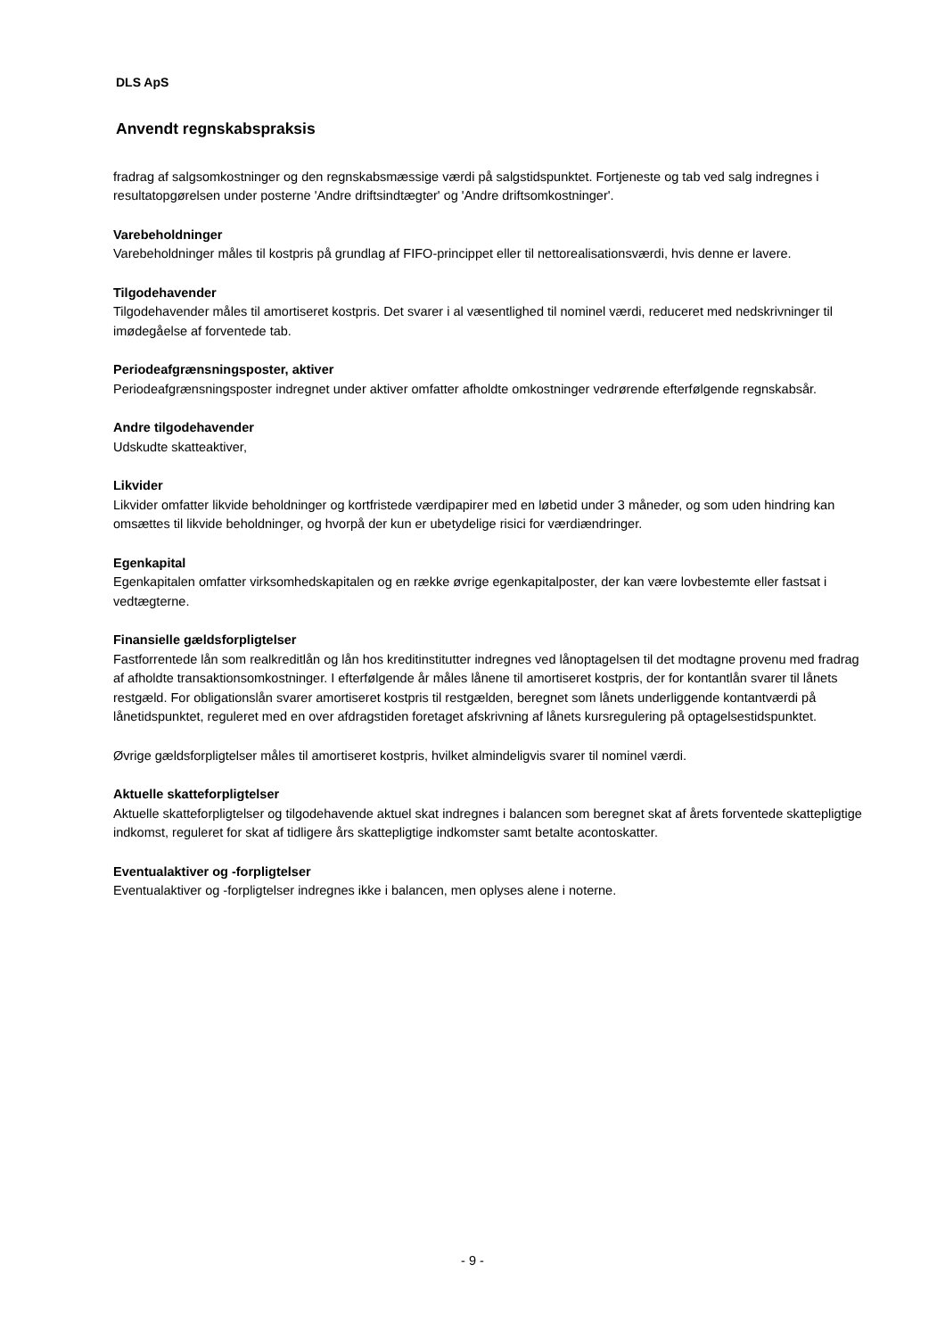DLS ApS
Anvendt regnskabspraksis
fradrag af salgsomkostninger og den regnskabsmæssige værdi på salgstidspunktet. Fortjeneste og tab ved salg indregnes i resultatopgørelsen under posterne 'Andre driftsindtægter' og 'Andre driftsomkostninger'.
Varebeholdninger
Varebeholdninger måles til kostpris på grundlag af FIFO-princippet eller til nettorealisationsværdi, hvis denne er lavere.
Tilgodehavender
Tilgodehavender måles til amortiseret kostpris. Det svarer i al væsentlighed til nominel værdi, reduceret med nedskrivninger til imødegåelse af forventede tab.
Periodeafgrænsningsposter, aktiver
Periodeafgrænsningsposter indregnet under aktiver omfatter afholdte omkostninger vedrørende efterfølgende regnskabsår.
Andre tilgodehavender
Udskudte skatteaktiver,
Likvider
Likvider omfatter likvide beholdninger og kortfristede værdipapirer med en løbetid under 3 måneder, og som uden hindring kan omsættes til likvide beholdninger, og hvorpå der kun er ubetydelige risici for værdiændringer.
Egenkapital
Egenkapitalen omfatter virksomhedskapitalen og en række øvrige egenkapitalposter, der kan være lovbestemte eller fastsat i vedtægterne.
Finansielle gældsforpligtelser
Fastforrentede lån som realkreditlån og lån hos kreditinstitutter indregnes ved lånoptagelsen til det modtagne provenu med fradrag af afholdte transaktionsomkostninger. I efterfølgende år måles lånene til amortiseret kostpris, der for kontantlån svarer til lånets restgæld. For obligationslån svarer amortiseret kostpris til restgælden, beregnet som lånets underliggende kontantværdi på lånetidspunktet, reguleret med en over afdragstiden foretaget afskrivning af lånets kursregulering på optagelsestidspunktet.
Øvrige gældsforpligtelser måles til amortiseret kostpris, hvilket almindeligvis svarer til nominel værdi.
Aktuelle skatteforpligtelser
Aktuelle skatteforpligtelser og tilgodehavende aktuel skat indregnes i balancen som beregnet skat af årets forventede skattepligtige indkomst, reguleret for skat af tidligere års skattepligtige indkomster samt betalte acontoskatter.
Eventualaktiver og -forpligtelser
Eventualaktiver og -forpligtelser indregnes ikke i balancen, men oplyses alene i noterne.
- 9 -